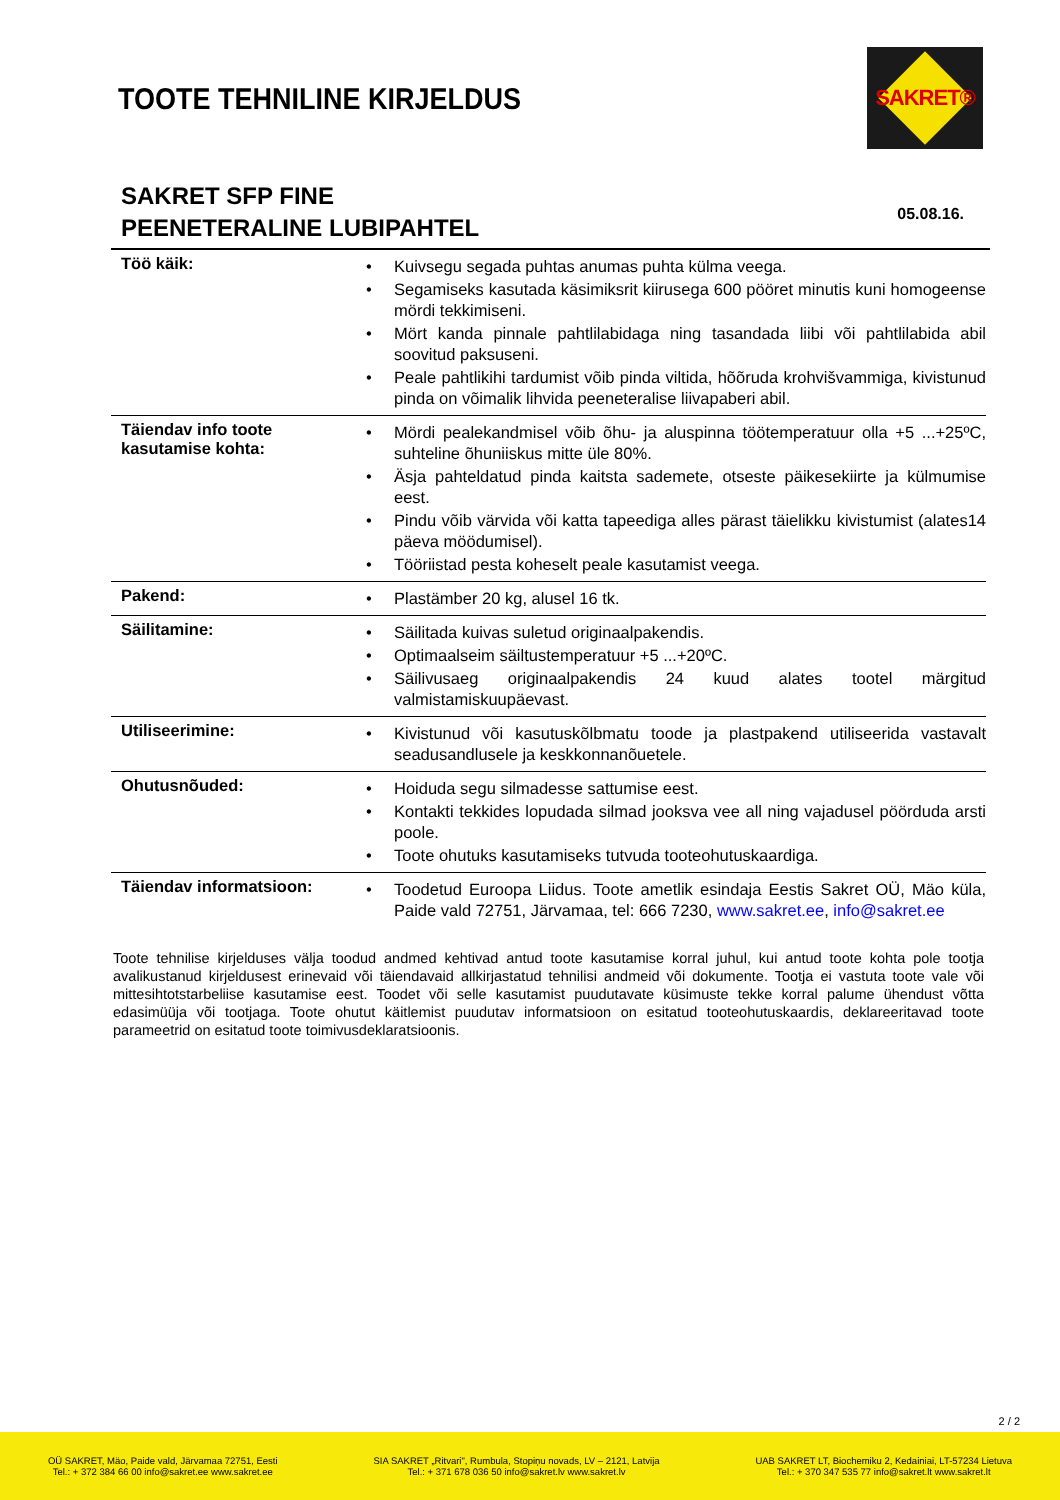TOOTE TEHNILINE KIRJELDUS
SAKRET®
SAKRET SFP FINE
PEENETERALINE LUBIPAHTEL
05.08.16.
| Töö käik: | • Kuivsegu segada puhtas anumas puhta külma veega. • Segamiseks kasutada käsimiksrit kiirusega 600 pööret minutis kuni homogeense mördi tekkimiseni. • Mört kanda pinnale pahtlilabidaga ning tasandada liibi või pahtlilabida abil soovitud paksuseni. • Peale pahtlikihi tardumist võib pinda viltida, hõõruda krohvišvammiga, kivistunud pinda on võimalik lihvida peeneteralise liivapaberi abil. |
| Täiendav info toote kasutamise kohta: | • Mördi pealekandmisel võib õhu- ja aluspinna töötemperatuur olla +5 ...+25ºC, suhteline õhuniiskus mitte üle 80%. • Äsja pahteldatud pinda kaitsta sademete, otseste päikesekiirte ja külmumise eest. • Pindu võib värvida või katta tapeediga alles pärast täielikku kivistumist (alates14 päeva möödumisel). • Tööriistad pesta koheselt peale kasutamist veega. |
| Pakend: | • Plastämber 20 kg, alusel 16 tk. |
| Säilitamine: | • Säilitada kuivas suletud originaalpakendis. • Optimaalseim säiltustemperatuur +5 ...+20ºC. • Säilivusaeg originaalpakendis 24 kuud alates tootel märgitud valmistamiskuupäevast. |
| Utiliseerimine: | • Kivistunud või kasutuskõlbmatu toode ja plastpakend utiliseerida vastavalt seadusandlusele ja keskkonnanõuetele. |
| Ohutusnõuded: | • Hoiduda segu silmadesse sattumise eest. • Kontakti tekkides lopudada silmad jooksva vee all ning vajadusel pöörduda arsti poole. • Toote ohutuks kasutamiseks tutvuda tooteohutuskaardiga. |
| Täiendav informatsioon: | • Toodetud Euroopa Liidus. Toote ametlik esindaja Eestis Sakret OÜ, Mäo küla, Paide vald 72751, Järvamaa, tel: 666 7230, www.sakret.ee , info@sakret.ee |
Toote tehnilise kirjelduses välja toodud andmed kehtivad antud toote kasutamise korral juhul, kui antud toote kohta pole tootja avalikustanud kirjeldusest erinevaid või täiendavaid allkirjastatud tehnilisi andmeid või dokumente. Tootja ei vastuta toote vale või mittesihtotstarbeliise kasutamise eest. Toodet või selle kasutamist puudutavate küsimuste tekke korral palume ühendust võtta edasimüüja või tootjaga. Toote ohutut käitlemist puudutav informatsioon on esitatud tooteohutuskaardis, deklareeritavad toote parameetrid on esitatud toote toimivusdeklaratsioonis.
2 / 2
OÜ SAKRET, Mäo, Paide vald, Järvamaa 72751, Eesti
Tel.: + 372 384 66 00 info@sakret.ee www.sakret.ee
SIA SAKRET „Ritvari", Rumbula, Stopiņu novads, LV – 2121, Latvija
Tel.: + 371 678 036 50 info@sakret.lv www.sakret.lv
UAB SAKRET LT, Biochemiku 2, Kedainiai, LT-57234 Lietuva
Tel.: + 370 347 535 77 info@sakret.lt www.sakret.lt